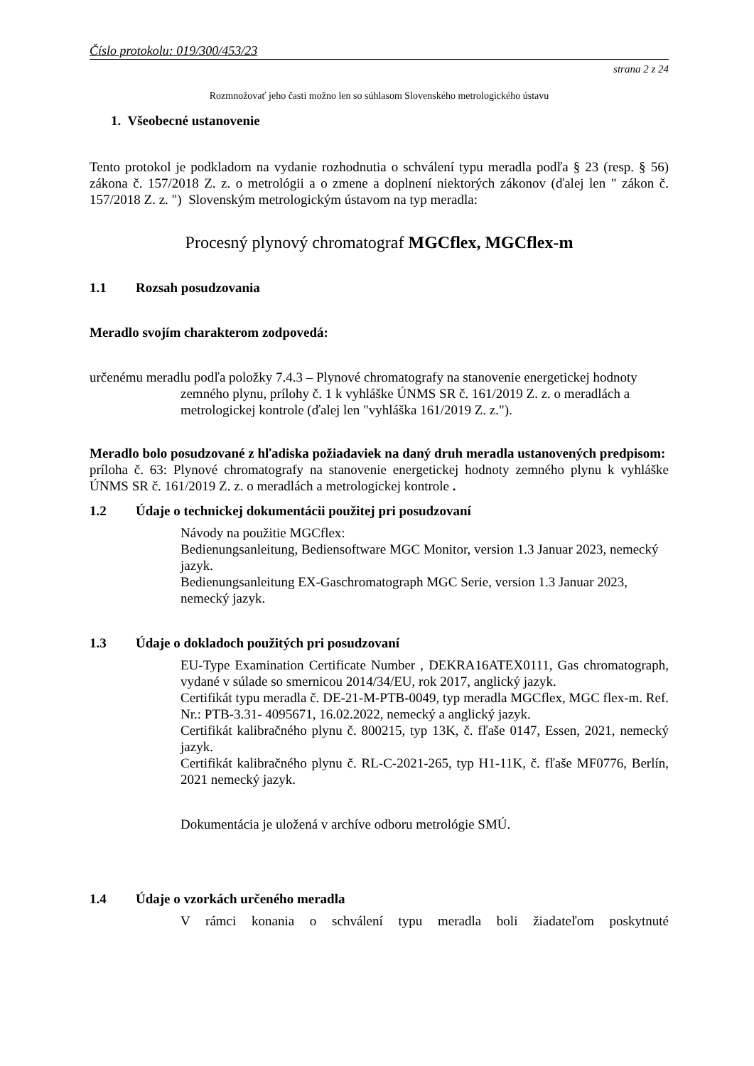Číslo protokolu: 019/300/453/23
strana 2 z 24
Rozmnožovať jeho časti možno len so súhlasom Slovenského metrologického ústavu
1. Všeobecné ustanovenie
Tento protokol je podkladom na vydanie rozhodnutia o schválení typu meradla podľa § 23 (resp. § 56) zákona č. 157/2018 Z. z. o metrológii a o zmene a doplnení niektorých zákonov (ďalej len " zákon č. 157/2018 Z. z. ") Slovenským metrologickým ústavom na typ meradla:
Procesný plynový chromatograf MGCflex, MGCflex-m
1.1 Rozsah posudzovania
Meradlo svojím charakterom zodpovedá:
určenému meradlu podľa položky 7.4.3 – Plynové chromatografy na stanovenie energetickej hodnoty zemného plynu, prílohy č. 1 k vyhláške ÚNMS SR č. 161/2019 Z. z. o meradlách a metrologickej kontrole (ďalej len "vyhláška 161/2019 Z. z.").
Meradlo bolo posudzované z hľadiska požiadaviek na daný druh meradla ustanovených predpisom:
príloha č. 63: Plynové chromatografy na stanovenie energetickej hodnoty zemného plynu k vyhláške ÚNMS SR č. 161/2019 Z. z. o meradlách a metrologickej kontrole .
1.2 Údaje o technickej dokumentácii použitej pri posudzovaní
Návody na použitie MGCflex:
Bedienungsanleitung, Bediensoftware MGC Monitor, version 1.3 Januar 2023, nemecký jazyk.
Bedienungsanleitung EX-Gaschromatograph MGC Serie, version 1.3 Januar 2023, nemecký jazyk.
1.3 Údaje o dokladoch použitých pri posudzovaní
EU-Type Examination Certificate Number , DEKRA16ATEX0111, Gas chromatograph, vydané v súlade so smernicou 2014/34/EU, rok 2017, anglický jazyk.
Certifikát typu meradla č. DE-21-M-PTB-0049, typ meradla MGCflex, MGC flex-m. Ref. Nr.: PTB-3.31- 4095671, 16.02.2022, nemecký a anglický jazyk.
Certifikát kalibračného plynu č. 800215, typ 13K, č. fľaše 0147, Essen, 2021, nemecký jazyk.
Certifikát kalibračného plynu č. RL-C-2021-265, typ H1-11K, č. fľaše MF0776, Berlín, 2021 nemecký jazyk.
Dokumentácia je uložená v archíve odboru metrológie SMÚ.
1.4 Údaje o vzorkách určeného meradla
V rámci konania o schválení typu meradla boli žiadateľom poskytnuté